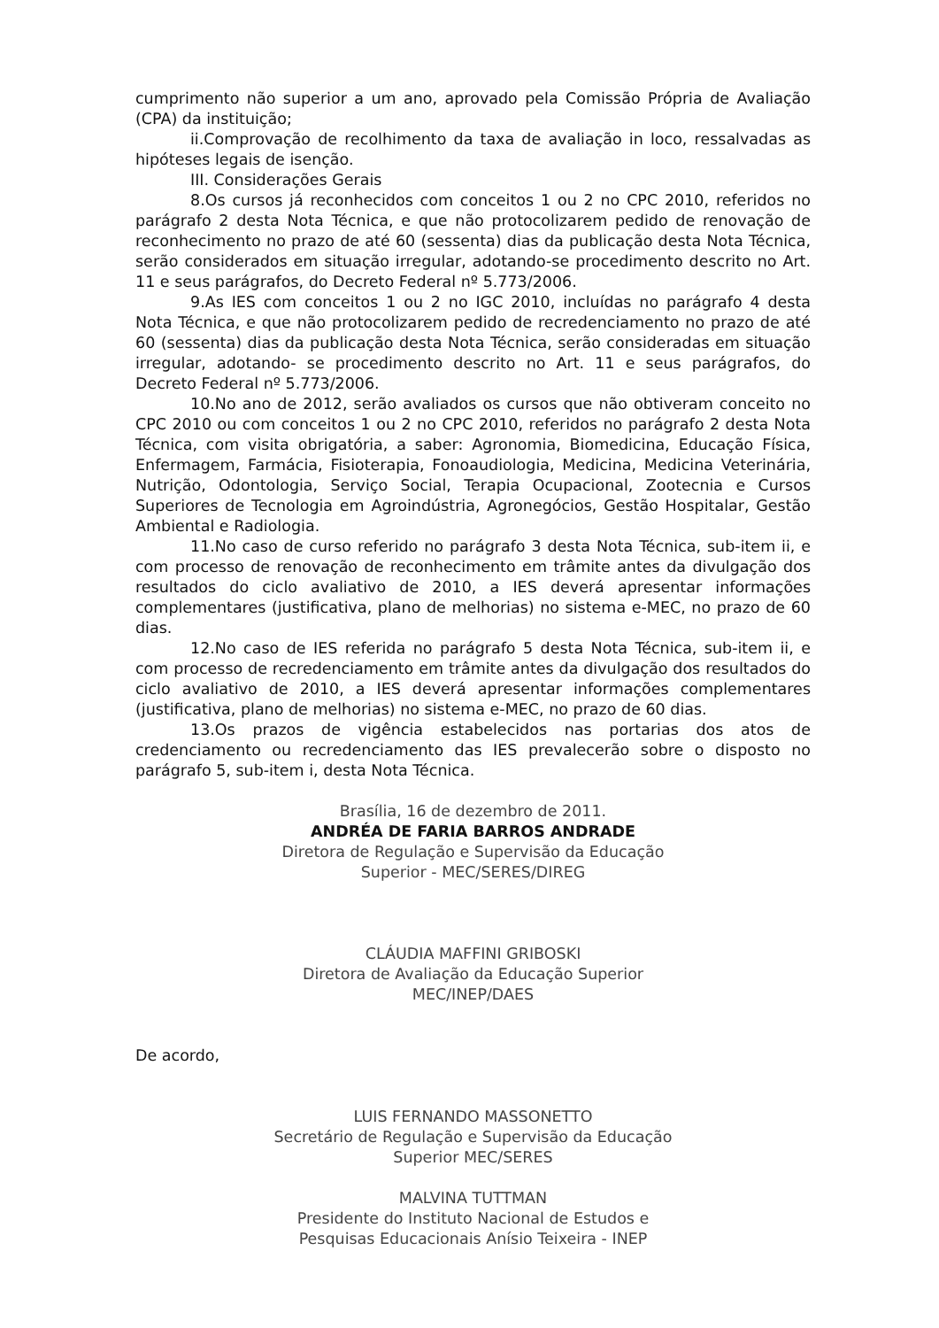cumprimento não superior a um ano, aprovado pela Comissão Própria de Avaliação (CPA) da instituição;
ii.Comprovação de recolhimento da taxa de avaliação in loco, ressalvadas as hipóteses legais de isenção.
III. Considerações Gerais
8.Os cursos já reconhecidos com conceitos 1 ou 2 no CPC 2010, referidos no parágrafo 2 desta Nota Técnica, e que não protocolizarem pedido de renovação de reconhecimento no prazo de até 60 (sessenta) dias da publicação desta Nota Técnica, serão considerados em situação irregular, adotando-se procedimento descrito no Art. 11 e seus parágrafos, do Decreto Federal nº 5.773/2006.
9.As IES com conceitos 1 ou 2 no IGC 2010, incluídas no parágrafo 4 desta Nota Técnica, e que não protocolizarem pedido de recredenciamento no prazo de até 60 (sessenta) dias da publicação desta Nota Técnica, serão consideradas em situação irregular, adotando- se procedimento descrito no Art. 11 e seus parágrafos, do Decreto Federal nº 5.773/2006.
10.No ano de 2012, serão avaliados os cursos que não obtiveram conceito no CPC 2010 ou com conceitos 1 ou 2 no CPC 2010, referidos no parágrafo 2 desta Nota Técnica, com visita obrigatória, a saber: Agronomia, Biomedicina, Educação Física, Enfermagem, Farmácia, Fisioterapia, Fonoaudiologia, Medicina, Medicina Veterinária, Nutrição, Odontologia, Serviço Social, Terapia Ocupacional, Zootecnia e Cursos Superiores de Tecnologia em Agroindústria, Agronegócios, Gestão Hospitalar, Gestão Ambiental e Radiologia.
11.No caso de curso referido no parágrafo 3 desta Nota Técnica, sub-item ii, e com processo de renovação de reconhecimento em trâmite antes da divulgação dos resultados do ciclo avaliativo de 2010, a IES deverá apresentar informações complementares (justificativa, plano de melhorias) no sistema e-MEC, no prazo de 60 dias.
12.No caso de IES referida no parágrafo 5 desta Nota Técnica, sub-item ii, e com processo de recredenciamento em trâmite antes da divulgação dos resultados do ciclo avaliativo de 2010, a IES deverá apresentar informações complementares (justificativa, plano de melhorias) no sistema e-MEC, no prazo de 60 dias.
13.Os prazos de vigência estabelecidos nas portarias dos atos de credenciamento ou recredenciamento das IES prevalecerão sobre o disposto no parágrafo 5, sub-item i, desta Nota Técnica.
Brasília, 16 de dezembro de 2011.
ANDRÉA DE FARIA BARROS ANDRADE
Diretora de Regulação e Supervisão da Educação
Superior - MEC/SERES/DIREG
CLÁUDIA MAFFINI GRIBOSKI
Diretora de Avaliação da Educação Superior
MEC/INEP/DAES
De acordo,
LUIS FERNANDO MASSONETTO
Secretário de Regulação e Supervisão da Educação
Superior MEC/SERES
MALVINA TUTTMAN
Presidente do Instituto Nacional de Estudos e
Pesquisas Educacionais Anísio Teixeira - INEP